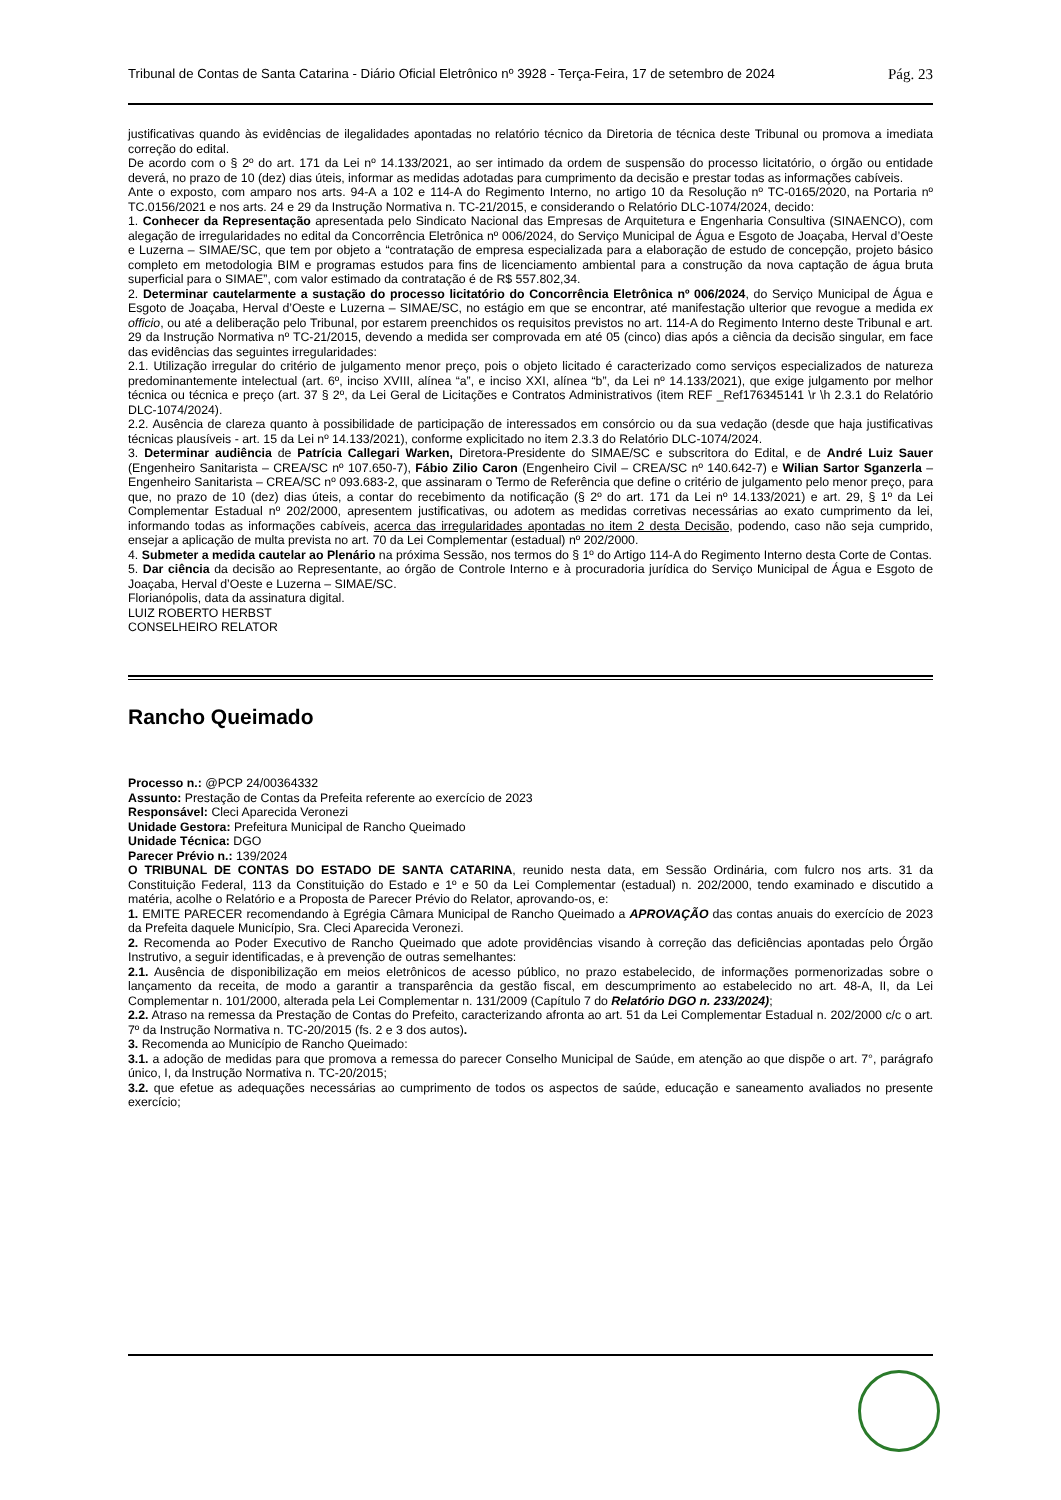Tribunal de Contas de Santa Catarina - Diário Oficial Eletrônico nº 3928 - Terça-Feira, 17 de setembro de 2024 Pág. 23
justificativas quando às evidências de ilegalidades apontadas no relatório técnico da Diretoria de técnica deste Tribunal ou promova a imediata correção do edital.
De acordo com o § 2º do art. 171 da Lei nº 14.133/2021, ao ser intimado da ordem de suspensão do processo licitatório, o órgão ou entidade deverá, no prazo de 10 (dez) dias úteis, informar as medidas adotadas para cumprimento da decisão e prestar todas as informações cabíveis.
Ante o exposto, com amparo nos arts. 94-A a 102 e 114-A do Regimento Interno, no artigo 10 da Resolução nº TC-0165/2020, na Portaria nº TC.0156/2021 e nos arts. 24 e 29 da Instrução Normativa n. TC-21/2015, e considerando o Relatório DLC-1074/2024, decido:
1. Conhecer da Representação apresentada pelo Sindicato Nacional das Empresas de Arquitetura e Engenharia Consultiva (SINAENCO), com alegação de irregularidades no edital da Concorrência Eletrônica nº 006/2024, do Serviço Municipal de Água e Esgoto de Joaçaba, Herval d’Oeste e Luzerna – SIMAE/SC, que tem por objeto a “contratação de empresa especializada para a elaboração de estudo de concepção, projeto básico completo em metodologia BIM e programas estudos para fins de licenciamento ambiental para a construção da nova captação de água bruta superficial para o SIMAE”, com valor estimado da contratação é de R$ 557.802,34.
2. Determinar cautelarmente a sustação do processo licitatório do Concorrência Eletrônica nº 006/2024, do Serviço Municipal de Água e Esgoto de Joaçaba, Herval d’Oeste e Luzerna – SIMAE/SC, no estágio em que se encontrar, até manifestação ulterior que revogue a medida ex officio, ou até a deliberação pelo Tribunal, por estarem preenchidos os requisitos previstos no art. 114-A do Regimento Interno deste Tribunal e art. 29 da Instrução Normativa nº TC-21/2015, devendo a medida ser comprovada em até 05 (cinco) dias após a ciência da decisão singular, em face das evidências das seguintes irregularidades:
2.1. Utilização irregular do critério de julgamento menor preço, pois o objeto licitado é caracterizado como serviços especializados de natureza predominantemente intelectual (art. 6º, inciso XVIII, alínea “a”, e inciso XXI, alínea “b”, da Lei nº 14.133/2021), que exige julgamento por melhor técnica ou técnica e preço (art. 37 § 2º, da Lei Geral de Licitações e Contratos Administrativos (item REF _Ref176345141 \r \h 2.3.1 do Relatório DLC-1074/2024).
2.2. Ausência de clareza quanto à possibilidade de participação de interessados em consórcio ou da sua vedação (desde que haja justificativas técnicas plausíveis - art. 15 da Lei nº 14.133/2021), conforme explicitado no item 2.3.3 do Relatório DLC-1074/2024.
3. Determinar audiência de Patrícia Callegari Warken, Diretora-Presidente do SIMAE/SC e subscritora do Edital, e de André Luiz Sauer (Engenheiro Sanitarista – CREA/SC nº 107.650-7), Fábio Zilio Caron (Engenheiro Civil – CREA/SC nº 140.642-7) e Wilian Sartor Sganzerla – Engenheiro Sanitarista – CREA/SC nº 093.683-2, que assinaram o Termo de Referência que define o critério de julgamento pelo menor preço, para que, no prazo de 10 (dez) dias úteis, a contar do recebimento da notificação (§ 2º do art. 171 da Lei nº 14.133/2021) e art. 29, § 1º da Lei Complementar Estadual nº 202/2000, apresentem justificativas, ou adotem as medidas corretivas necessárias ao exato cumprimento da lei, informando todas as informações cabíveis, acerca das irregularidades apontadas no item 2 desta Decisão, podendo, caso não seja cumprido, ensejar a aplicação de multa prevista no art. 70 da Lei Complementar (estadual) nº 202/2000.
4. Submeter a medida cautelar ao Plenário na próxima Sessão, nos termos do § 1º do Artigo 114-A do Regimento Interno desta Corte de Contas.
5. Dar ciência da decisão ao Representante, ao órgão de Controle Interno e à procuradoria jurídica do Serviço Municipal de Água e Esgoto de Joaçaba, Herval d’Oeste e Luzerna – SIMAE/SC.
Florianópolis, data da assinatura digital.
LUIZ ROBERTO HERBST
CONSELHEIRO RELATOR
Rancho Queimado
Processo n.: @PCP 24/00364332
Assunto: Prestação de Contas da Prefeita referente ao exercício de 2023
Responsável: Cleci Aparecida Veronezi
Unidade Gestora: Prefeitura Municipal de Rancho Queimado
Unidade Técnica: DGO
Parecer Prévio n.: 139/2024
O TRIBUNAL DE CONTAS DO ESTADO DE SANTA CATARINA, reunido nesta data, em Sessão Ordinária, com fulcro nos arts. 31 da Constituição Federal, 113 da Constituição do Estado e 1º e 50 da Lei Complementar (estadual) n. 202/2000, tendo examinado e discutido a matéria, acolhe o Relatório e a Proposta de Parecer Prévio do Relator, aprovando-os, e:
1. EMITE PARECER recomendando à Egrégia Câmara Municipal de Rancho Queimado a APROVAÇÃO das contas anuais do exercício de 2023 da Prefeita daquele Município, Sra. Cleci Aparecida Veronezi.
2. Recomenda ao Poder Executivo de Rancho Queimado que adote providências visando à correção das deficiências apontadas pelo Órgão Instrutivo, a seguir identificadas, e à prevenção de outras semelhantes:
2.1. Ausência de disponibilização em meios eletrônicos de acesso público, no prazo estabelecido, de informações pormenorizadas sobre o lançamento da receita, de modo a garantir a transparência da gestão fiscal, em descumprimento ao estabelecido no art. 48-A, II, da Lei Complementar n. 101/2000, alterada pela Lei Complementar n. 131/2009 (Capítulo 7 do Relatório DGO n. 233/2024);
2.2. Atraso na remessa da Prestação de Contas do Prefeito, caracterizando afronta ao art. 51 da Lei Complementar Estadual n. 202/2000 c/c o art. 7º da Instrução Normativa n. TC-20/2015 (fs. 2 e 3 dos autos).
3. Recomenda ao Município de Rancho Queimado:
3.1. a adoção de medidas para que promova a remessa do parecer Conselho Municipal de Saúde, em atenção ao que dispõe o art. 7°, parágrafo único, I, da Instrução Normativa n. TC-20/2015;
3.2. que efetue as adequações necessárias ao cumprimento de todos os aspectos de saúde, educação e saneamento avaliados no presente exercício;